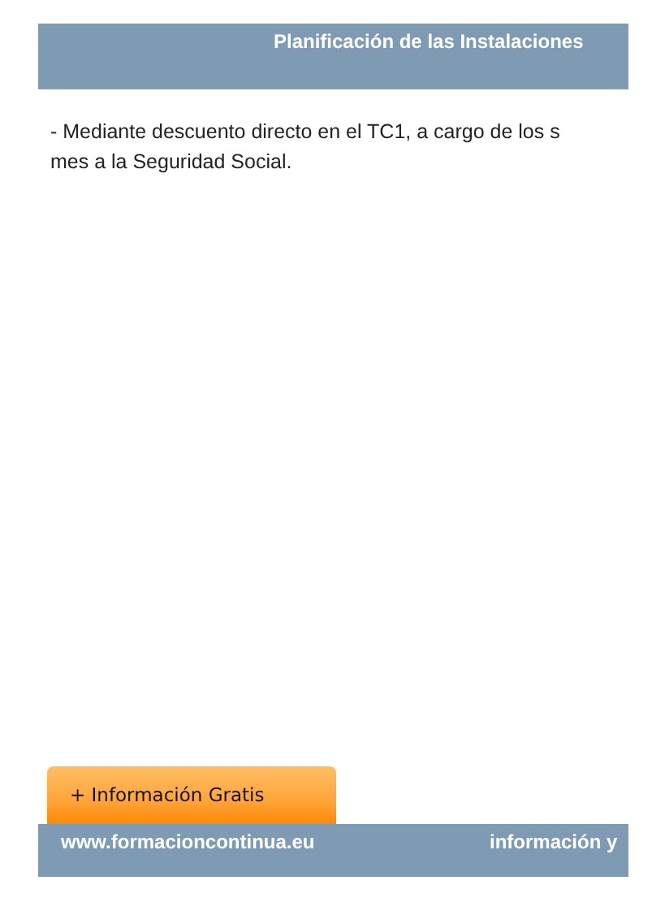Planificación de las Instalaciones
- Mediante descuento directo en el TC1, a cargo de los s
mes a la Seguridad Social.
+ Información Gratis
www.formacioncontinua.eu información y